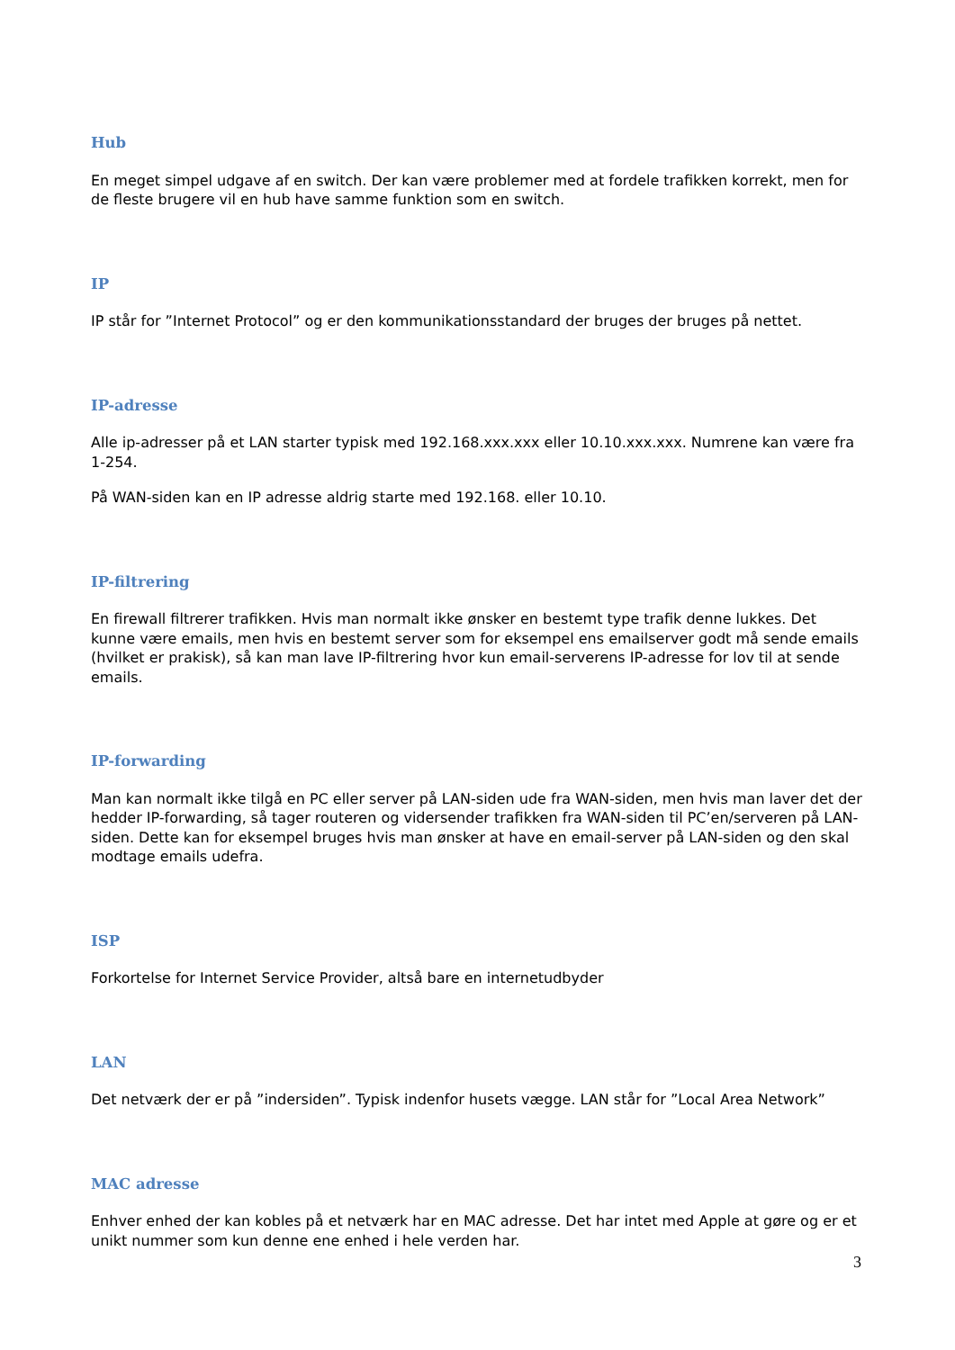Hub
En meget simpel udgave af en switch. Der kan være problemer med at fordele trafikken korrekt, men for de fleste brugere vil en hub have samme funktion som en switch.
IP
IP står for ”Internet Protocol” og er den kommunikationsstandard der bruges der bruges på nettet.
IP-adresse
Alle ip-adresser på et LAN starter typisk med 192.168.xxx.xxx eller 10.10.xxx.xxx. Numrene kan være fra 1-254.
På WAN-siden kan en IP adresse aldrig starte med 192.168. eller 10.10.
IP-filtrering
En firewall filtrerer trafikken. Hvis man normalt ikke ønsker en bestemt type trafik denne lukkes. Det kunne være emails, men hvis en bestemt server som for eksempel ens emailserver godt må sende emails (hvilket er prakisk), så kan man lave IP-filtrering hvor kun email-serverens IP-adresse for lov til at sende emails.
IP-forwarding
Man kan normalt ikke tilgå en PC eller server på LAN-siden ude fra WAN-siden, men hvis man laver det der hedder IP-forwarding, så tager routeren og vidersender trafikken fra WAN-siden til PC’en/serveren på LAN-siden. Dette kan for eksempel bruges hvis man ønsker at have en email-server på LAN-siden og den skal modtage emails udefra.
ISP
Forkortelse for Internet Service Provider, altså bare en internetudbyder
LAN
Det netværk der er på ”indersiden”. Typisk indenfor husets vægge. LAN står for ”Local Area Network”
MAC adresse
Enhver enhed der kan kobles på et netværk har en MAC adresse. Det har intet med Apple at gøre og er et unikt nummer som kun denne ene enhed i hele verden har.
3